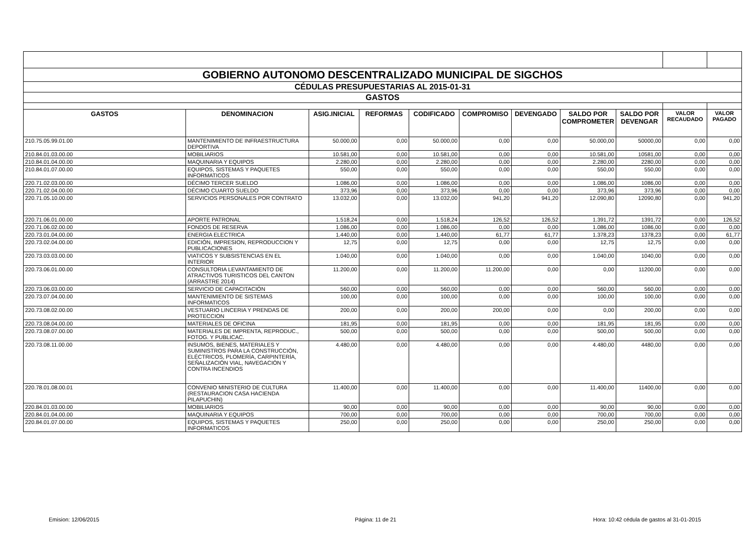| GOBIERNO AUTONOMO DESCENTRALIZADO MUNICIPAL DE SIGCHOS | | | | | | | | | | |
| CÉDULAS PRESUPUESTARIAS AL 2015-01-31 | | | | | | | | | | |
| GASTOS | | | | | | | | | | |
| GASTOS | DENOMINACION | ASIG.INICIAL | REFORMAS | CODIFICADO | COMPROMISO | DEVENGADO | SALDO POR COMPROMETER | SALDO POR DEVENGAR | VALOR RECAUDADO | VALOR PAGADO |
| 210.75.05.99.01.00 | MANTENIMIENTO DE INFRAESTRUCTURA DEPORTIVA | 50.000,00 | 0,00 | 50.000,00 | 0,00 | 0,00 | 50.000,00 | 50000,00 | 0,00 | 0,00 |
| 210.84.01.03.00.00 | MOBILIARIOS | 10.581,00 | 0,00 | 10.581,00 | 0,00 | 0,00 | 10.581,00 | 10581,00 | 0,00 | 0,00 |
| 210.84.01.04.00.00 | MAQUINARIA Y EQUIPOS | 2.280,00 | 0,00 | 2.280,00 | 0,00 | 0,00 | 2.280,00 | 2280,00 | 0,00 | 0,00 |
| 210.84.01.07.00.00 | EQUIPOS, SISTEMAS Y PAQUETES INFORMATICOS | 550,00 | 0,00 | 550,00 | 0,00 | 0,00 | 550,00 | 550,00 | 0,00 | 0,00 |
| 220.71.02.03.00.00 | DÉCIMO TERCER SUELDO | 1.086,00 | 0,00 | 1.086,00 | 0,00 | 0,00 | 1.086,00 | 1086,00 | 0,00 | 0,00 |
| 220.71.02.04.00.00 | DÉCIMO CUARTO SUELDO | 373,96 | 0,00 | 373,96 | 0,00 | 0,00 | 373,96 | 373,96 | 0,00 | 0,00 |
| 220.71.05.10.00.00 | SERVICIOS PERSONALES POR CONTRATO | 13.032,00 | 0,00 | 13.032,00 | 941,20 | 941,20 | 12.090,80 | 12090,80 | 0,00 | 941,20 |
| 220.71.06.01.00.00 | APORTE PATRONAL | 1.518,24 | 0,00 | 1.518,24 | 126,52 | 126,52 | 1.391,72 | 1391,72 | 0,00 | 126,52 |
| 220.71.06.02.00.00 | FONDOS DE RESERVA | 1.086,00 | 0,00 | 1.086,00 | 0,00 | 0,00 | 1.086,00 | 1086,00 | 0,00 | 0,00 |
| 220.73.01.04.00.00 | ENERGIA ELECTRICA | 1.440,00 | 0,00 | 1.440,00 | 61,77 | 61,77 | 1.378,23 | 1378,23 | 0,00 | 61,77 |
| 220.73.02.04.00.00 | EDICIÓN, IMPRESION, REPRODUCCION Y PUBLICACIONES | 12,75 | 0,00 | 12,75 | 0,00 | 0,00 | 12,75 | 12,75 | 0,00 | 0,00 |
| 220.73.03.03.00.00 | VIATICOS Y SUBSISTENCIAS EN EL INTERIOR | 1.040,00 | 0,00 | 1.040,00 | 0,00 | 0,00 | 1.040,00 | 1040,00 | 0,00 | 0,00 |
| 220.73.06.01.00.00 | CONSULTORIA LEVANTAMIENTO DE ATRACTIVOS TURISTICOS DEL CANTON (ARRASTRE 2014) | 11.200,00 | 0,00 | 11.200,00 | 11.200,00 | 0,00 | 0,00 | 11200,00 | 0,00 | 0,00 |
| 220.73.06.03.00.00 | SERVICIO DE CAPACITACIÓN | 560,00 | 0,00 | 560,00 | 0,00 | 0,00 | 560,00 | 560,00 | 0,00 | 0,00 |
| 220.73.07.04.00.00 | MANTENIMIENTO DE SISTEMAS INFORMATICOS | 100,00 | 0,00 | 100,00 | 0,00 | 0,00 | 100,00 | 100,00 | 0,00 | 0,00 |
| 220.73.08.02.00.00 | VESTUARIO LINCERIA Y PRENDAS DE PROTECCION | 200,00 | 0,00 | 200,00 | 200,00 | 0,00 | 0,00 | 200,00 | 0,00 | 0,00 |
| 220.73.08.04.00.00 | MATERIALES DE OFICINA | 181,95 | 0,00 | 181,95 | 0,00 | 0,00 | 181,95 | 181,95 | 0,00 | 0,00 |
| 220.73.08.07.00.00 | MATERIALES DE IMPRENTA, REPRODUC., FOTOG. Y PUBLICAC. | 500,00 | 0,00 | 500,00 | 0,00 | 0,00 | 500,00 | 500,00 | 0,00 | 0,00 |
| 220.73.08.11.00.00 | INSUMOS, BIENES, MATERIALES Y SUMINISTROS PARA LA CONSTRUCCIÓN, ELÉCTRICOS, PLOMERÍA, CARPINTERÍA, SEÑALIZACIÓN VIAL, NAVEGACIÓN Y CONTRA INCENDIOS | 4.480,00 | 0,00 | 4.480,00 | 0,00 | 0,00 | 4.480,00 | 4480,00 | 0,00 | 0,00 |
| 220.78.01.08.00.01 | CONVENIO MINISTERIO DE CULTURA (RESTAURACION CASA HACIENDA PILAPUCHIN) | 11.400,00 | 0,00 | 11.400,00 | 0,00 | 0,00 | 11.400,00 | 11400,00 | 0,00 | 0,00 |
| 220.84.01.03.00.00 | MOBILIARIOS | 90,00 | 0,00 | 90,00 | 0,00 | 0,00 | 90,00 | 90,00 | 0,00 | 0,00 |
| 220.84.01.04.00.00 | MAQUINARIA Y EQUIPOS | 700,00 | 0,00 | 700,00 | 0,00 | 0,00 | 700,00 | 700,00 | 0,00 | 0,00 |
| 220.84.01.07.00.00 | EQUIPOS, SISTEMAS Y PAQUETES INFORMATICOS | 250,00 | 0,00 | 250,00 | 0,00 | 0,00 | 250,00 | 250,00 | 0,00 | 0,00 |
Emision: 12/06/2015 Página: 11 de 21 Hora: 10:42 cédula de gastos al 31-01-2015